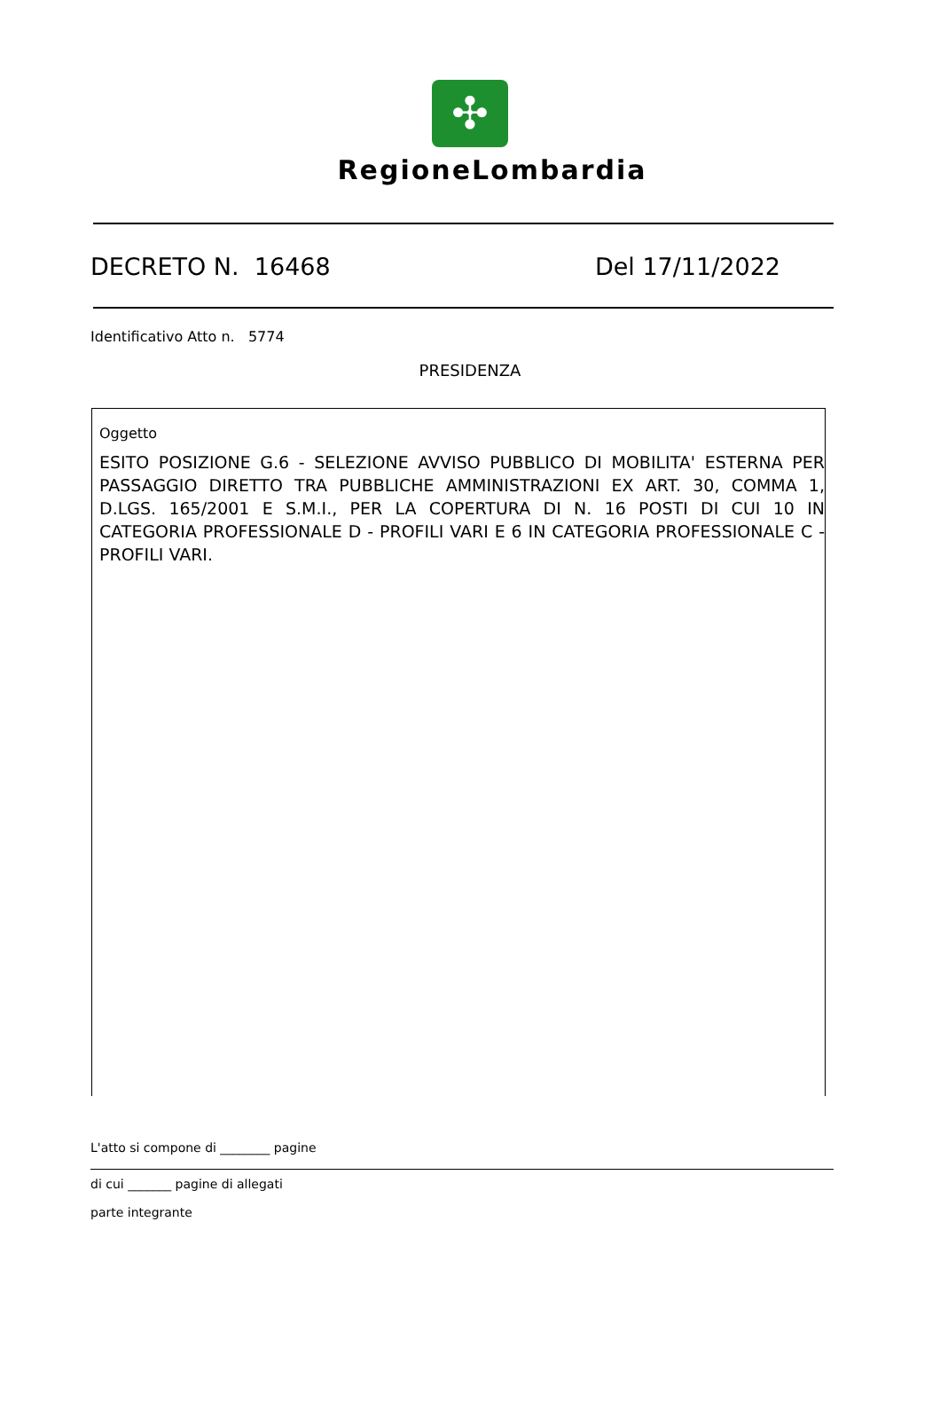✣
RegioneLombardia
DECRETO N. 16468 Del 17/11/2022
Identificativo Atto n. 5774
PRESIDENZA
Oggetto
ESITO POSIZIONE G.6 - SELEZIONE AVVISO PUBBLICO DI MOBILITA' ESTERNA PER PASSAGGIO DIRETTO TRA PUBBLICHE AMMINISTRAZIONI EX ART. 30, COMMA 1, D.LGS. 165/2001 E S.M.I., PER LA COPERTURA DI N. 16 POSTI DI CUI 10 IN CATEGORIA PROFESSIONALE D - PROFILI VARI E 6 IN CATEGORIA PROFESSIONALE C - PROFILI VARI.
L'atto si compone di ________ pagine
di cui _______ pagine di allegati
parte integrante